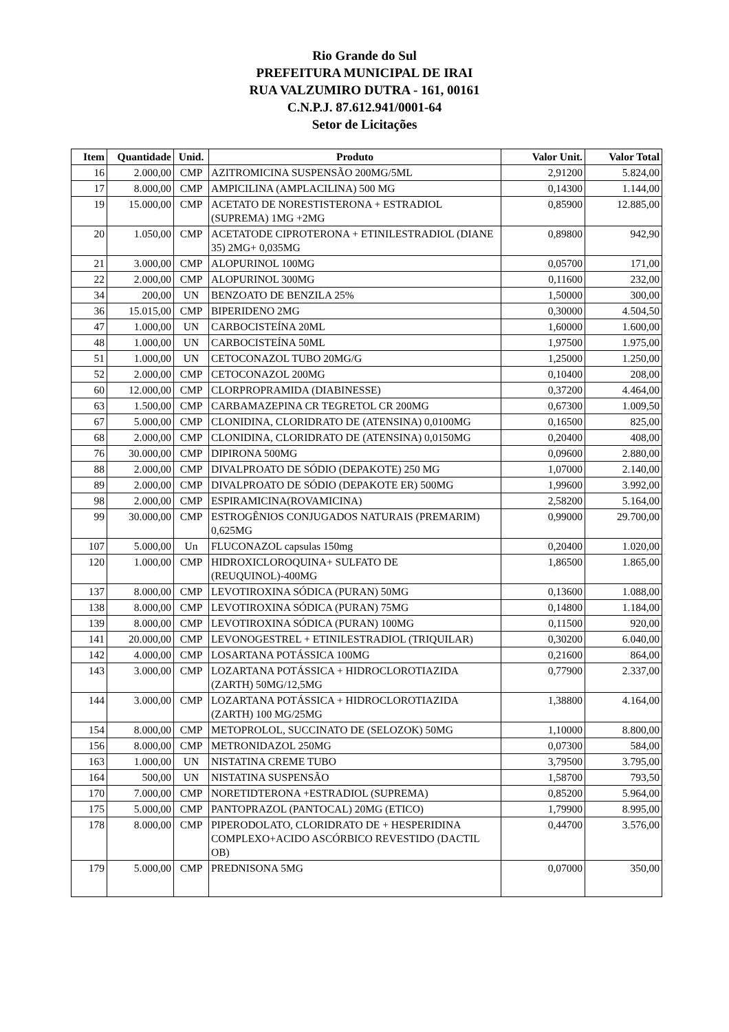Rio Grande do Sul
PREFEITURA MUNICIPAL DE IRAI
RUA VALZUMIRO DUTRA - 161, 00161
C.N.P.J. 87.612.941/0001-64
Setor de Licitações
| Item | Quantidade | Unid. | Produto | Valor Unit. | Valor Total |
| --- | --- | --- | --- | --- | --- |
| 16 | 2.000,00 | CMP | AZITROMICINA SUSPENSÃO 200MG/5ML | 2,91200 | 5.824,00 |
| 17 | 8.000,00 | CMP | AMPICILINA (AMPLACILINA) 500 MG | 0,14300 | 1.144,00 |
| 19 | 15.000,00 | CMP | ACETATO DE NORESTISTERONA + ESTRADIOL (SUPREMA) 1MG +2MG | 0,85900 | 12.885,00 |
| 20 | 1.050,00 | CMP | ACETATODE CIPROTERONA + ETINILESTRADIOL (DIANE 35) 2MG+ 0,035MG | 0,89800 | 942,90 |
| 21 | 3.000,00 | CMP | ALOPURINOL 100MG | 0,05700 | 171,00 |
| 22 | 2.000,00 | CMP | ALOPURINOL 300MG | 0,11600 | 232,00 |
| 34 | 200,00 | UN | BENZOATO DE BENZILA 25% | 1,50000 | 300,00 |
| 36 | 15.015,00 | CMP | BIPERIDENO 2MG | 0,30000 | 4.504,50 |
| 47 | 1.000,00 | UN | CARBOCISTEÍNA 20ML | 1,60000 | 1.600,00 |
| 48 | 1.000,00 | UN | CARBOCISTEÍNA 50ML | 1,97500 | 1.975,00 |
| 51 | 1.000,00 | UN | CETOCONAZOL TUBO 20MG/G | 1,25000 | 1.250,00 |
| 52 | 2.000,00 | CMP | CETOCONAZOL 200MG | 0,10400 | 208,00 |
| 60 | 12.000,00 | CMP | CLORPROPRAMIDA (DIABINESSE) | 0,37200 | 4.464,00 |
| 63 | 1.500,00 | CMP | CARBAMAZEPINA CR TEGRETOL CR 200MG | 0,67300 | 1.009,50 |
| 67 | 5.000,00 | CMP | CLONIDINA, CLORIDRATO DE (ATENSINA) 0,0100MG | 0,16500 | 825,00 |
| 68 | 2.000,00 | CMP | CLONIDINA, CLORIDRATO DE (ATENSINA) 0,0150MG | 0,20400 | 408,00 |
| 76 | 30.000,00 | CMP | DIPIRONA 500MG | 0,09600 | 2.880,00 |
| 88 | 2.000,00 | CMP | DIVALPROATO DE SÓDIO (DEPAKOTE) 250 MG | 1,07000 | 2.140,00 |
| 89 | 2.000,00 | CMP | DIVALPROATO DE SÓDIO (DEPAKOTE ER) 500MG | 1,99600 | 3.992,00 |
| 98 | 2.000,00 | CMP | ESPIRAMICINA(ROVAMICINA) | 2,58200 | 5.164,00 |
| 99 | 30.000,00 | CMP | ESTROGÊNIOS CONJUGADOS NATURAIS (PREMARIM) 0,625MG | 0,99000 | 29.700,00 |
| 107 | 5.000,00 | Un | FLUCONAZOL capsulas 150mg | 0,20400 | 1.020,00 |
| 120 | 1.000,00 | CMP | HIDROXICLOROQUINA+ SULFATO DE (REUQUINOL)-400MG | 1,86500 | 1.865,00 |
| 137 | 8.000,00 | CMP | LEVOTIROXINA SÓDICA (PURAN) 50MG | 0,13600 | 1.088,00 |
| 138 | 8.000,00 | CMP | LEVOTIROXINA SÓDICA (PURAN) 75MG | 0,14800 | 1.184,00 |
| 139 | 8.000,00 | CMP | LEVOTIROXINA SÓDICA (PURAN) 100MG | 0,11500 | 920,00 |
| 141 | 20.000,00 | CMP | LEVONOGESTREL + ETINILESTRADIOL (TRIQUILAR) | 0,30200 | 6.040,00 |
| 142 | 4.000,00 | CMP | LOSARTANA POTÁSSICA 100MG | 0,21600 | 864,00 |
| 143 | 3.000,00 | CMP | LOZARTANA POTÁSSICA + HIDROCLOROTIAZIDA (ZARTH) 50MG/12,5MG | 0,77900 | 2.337,00 |
| 144 | 3.000,00 | CMP | LOZARTANA POTÁSSICA + HIDROCLOROTIAZIDA (ZARTH) 100 MG/25MG | 1,38800 | 4.164,00 |
| 154 | 8.000,00 | CMP | METOPROLOL, SUCCINATO DE (SELOZOK) 50MG | 1,10000 | 8.800,00 |
| 156 | 8.000,00 | CMP | METRONIDAZOL 250MG | 0,07300 | 584,00 |
| 163 | 1.000,00 | UN | NISTATINA CREME TUBO | 3,79500 | 3.795,00 |
| 164 | 500,00 | UN | NISTATINA SUSPENSÃO | 1,58700 | 793,50 |
| 170 | 7.000,00 | CMP | NORETIDTERONA +ESTRADIOL (SUPREMA) | 0,85200 | 5.964,00 |
| 175 | 5.000,00 | CMP | PANTOPRAZOL (PANTOCAL) 20MG (ETICO) | 1,79900 | 8.995,00 |
| 178 | 8.000,00 | CMP | PIPERODOLATO, CLORIDRATO DE + HESPERIDINA COMPLEXO+ACIDO ASCÓRBICO REVESTIDO (DACTIL OB) | 0,44700 | 3.576,00 |
| 179 | 5.000,00 | CMP | PREDNISONA 5MG | 0,07000 | 350,00 |